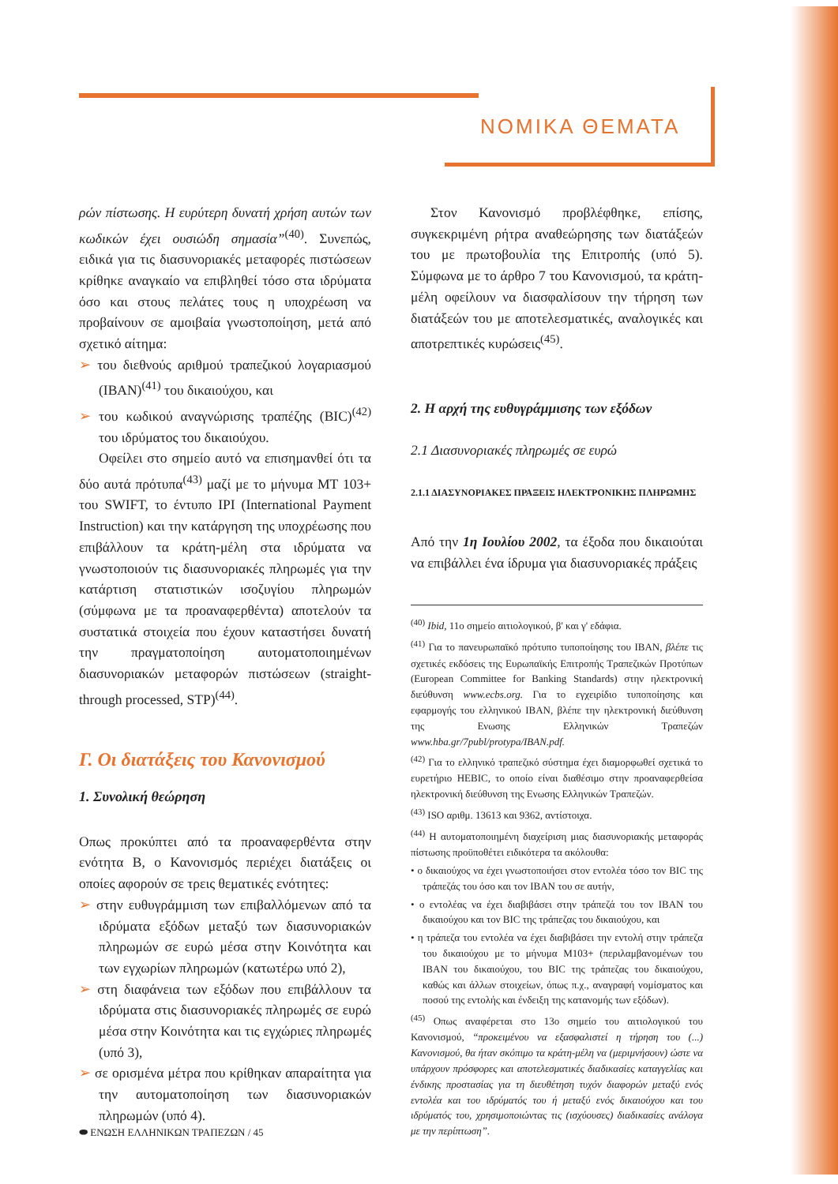ΝΟΜΙΚΑ ΘΕΜΑΤΑ
ρών πίστωσης. Η ευρύτερη δυνατή χρήση αυτών των κωδικών έχει ουσιώδη σημασία”<sup>(40)</sup>. Συνεπώς, ειδικά για τις διασυνοριακές μεταφορές πιστώσεων κρίθηκε αναγκαίο να επιβληθεί τόσο στα ιδρύματα όσο και στους πελάτες τους η υποχρέωση να προβαίνουν σε αμοιβαία γνωστοποίηση, μετά από σχετικό αίτημα:
➢ του διεθνούς αριθμού τραπεζικού λογαριασμού (IBAN)<sup>(41)</sup> του δικαιούχου, και
➢ του κωδικού αναγνώρισης τραπέζης (BIC)<sup>(42)</sup> του ιδρύματος του δικαιούχου.
Οφείλει στο σημείο αυτό να επισημανθεί ότι τα δύο αυτά πρότυπα<sup>(43)</sup> μαζί με το μήνυμα MT 103+ του SWIFT, το έντυπο IPI (International Payment Instruction) και την κατάργηση της υποχρέωσης που επιβάλλουν τα κράτη-μέλη στα ιδρύματα να γνωστοποιούν τις διασυνοριακές πληρωμές για την κατάρτιση στατιστικών ισοζυγίου πληρωμών (σύμφωνα με τα προαναφερθέντα) αποτελούν τα συστατικά στοιχεία που έχουν καταστήσει δυνατή την πραγματοποίηση αυτοματοποιημένων διασυνοριακών μεταφορών πιστώσεων (straight-through processed, STP)<sup>(44)</sup>.
Γ. Οι διατάξεις του Κανονισμού
1. Συνολική θεώρηση
Οπως προκύπτει από τα προαναφερθέντα στην ενότητα Β, ο Κανονισμός περιέχει διατάξεις οι οποίες αφορούν σε τρεις θεματικές ενότητες:
➢ στην ευθυγράμμιση των επιβαλλόμενων από τα ιδρύματα εξόδων μεταξύ των διασυνοριακών πληρωμών σε ευρώ μέσα στην Κοινότητα και των εγχωρίων πληρωμών (κατωτέρω υπό 2),
➢ στη διαφάνεια των εξόδων που επιβάλλουν τα ιδρύματα στις διασυνοριακές πληρωμές σε ευρώ μέσα στην Κοινότητα και τις εγχώριες πληρωμές (υπό 3),
➢ σε ορισμένα μέτρα που κρίθηκαν απαραίτητα για την αυτοματοποίηση των διασυνοριακών πληρωμών (υπό 4).
Στον Κανονισμό προβλέφθηκε, επίσης, συγκεκριμένη ρήτρα αναθεώρησης των διατάξεών του με πρωτοβουλία της Επιτροπής (υπό 5). Σύμφωνα με το άρθρο 7 του Κανονισμού, τα κράτη-μέλη οφείλουν να διασφαλίσουν την τήρηση των διατάξεών του με αποτελεσματικές, αναλογικές και αποτρεπτικές κυρώσεις<sup>(45)</sup>.
2. Η αρχή της ευθυγράμμισης των εξόδων
2.1 Διασυνοριακές πληρωμές σε ευρώ
2.1.1 ΔΙΑΣΥΝΟΡΙΑΚΕΣ ΠΡΑΞΕΙΣ ΗΛΕΚΤΡΟΝΙΚΗΣ ΠΛΗΡΩΜΗΣ
Από την 1η Ιουλίου 2002, τα έξοδα που δικαιούται να επιβάλλει ένα ίδρυμα για διασυνοριακές πράξεις
<sup>(40)</sup> Ibid, 11ο σημείο αιτιολογικού, β' και γ' εδάφια.
<sup>(41)</sup> Για το πανευρωπαϊκό πρότυπο τυποποίησης του IBAN, βλέπε τις σχετικές εκδόσεις της Ευρωπαϊκής Επιτροπής Τραπεζικών Προτύπων (European Committee for Banking Standards) στην ηλεκτρονική διεύθυνση www.ecbs.org. Για το εγχειρίδιο τυποποίησης και εφαρμογής του ελληνικού IBAN, βλέπε την ηλεκτρονική διεύθυνση της Ενωσης Ελληνικών Τραπεζών www.hba.gr/7publ/protypa/IBAN.pdf.
<sup>(42)</sup> Για το ελληνικό τραπεζικό σύστημα έχει διαμορφωθεί σχετικά το ευρετήριο HEBIC, το οποίο είναι διαθέσιμο στην προαναφερθείσα ηλεκτρονική διεύθυνση της Ενωσης Ελληνικών Τραπεζών.
<sup>(43)</sup> ISO αριθμ. 13613 και 9362, αντίστοιχα.
<sup>(44)</sup> Η αυτοματοποιημένη διαχείριση μιας διασυνοριακής μεταφοράς πίστωσης προϋποθέτει ειδικότερα τα ακόλουθα:
• ο δικαιούχος να έχει γνωστοποιήσει στον εντολέα τόσο τον BIC της τράπεζάς του όσο και τον IBAN του σε αυτήν,
• ο εντολέας να έχει διαβιβάσει στην τράπεζά του τον IBAN του δικαιούχου και τον BIC της τράπεζας του δικαιούχου, και
• η τράπεζα του εντολέα να έχει διαβιβάσει την εντολή στην τράπεζα του δικαιούχου με το μήνυμα M103+ (περιλαμβανομένων του IBAN του δικαιούχου, του BIC της τράπεζας του δικαιούχου, καθώς και άλλων στοιχείων, όπως π.χ., αναγραφή νομίσματος και ποσού της εντολής και ένδειξη της κατανομής των εξόδων).
<sup>(45)</sup> Οπως αναφέρεται στο 13ο σημείο του αιτιολογικού του Κανονισμού, “προκειμένου να εξασφαλιστεί η τήρηση του (...) Κανονισμού, θα ήταν σκόπιμο τα κράτη-μέλη να (μεριμνήσουν) ώστε να υπάρχουν πρόσφορες και αποτελεσματικές διαδικασίες καταγγελίας και ένδικης προστασίας για τη διευθέτηση τυχόν διαφορών μεταξύ ενός εντολέα και του ιδρύματός του ή μεταξύ ενός δικαιούχου και του ιδρύματός του, χρησιμοποιώντας τις (ισχύουσες) διαδικασίες ανάλογα με την περίπτωση”.
⬬ ΕΝΩΣΗ ΕΛΛΗΝΙΚΩΝ ΤΡΑΠΕΖΩΝ / 45